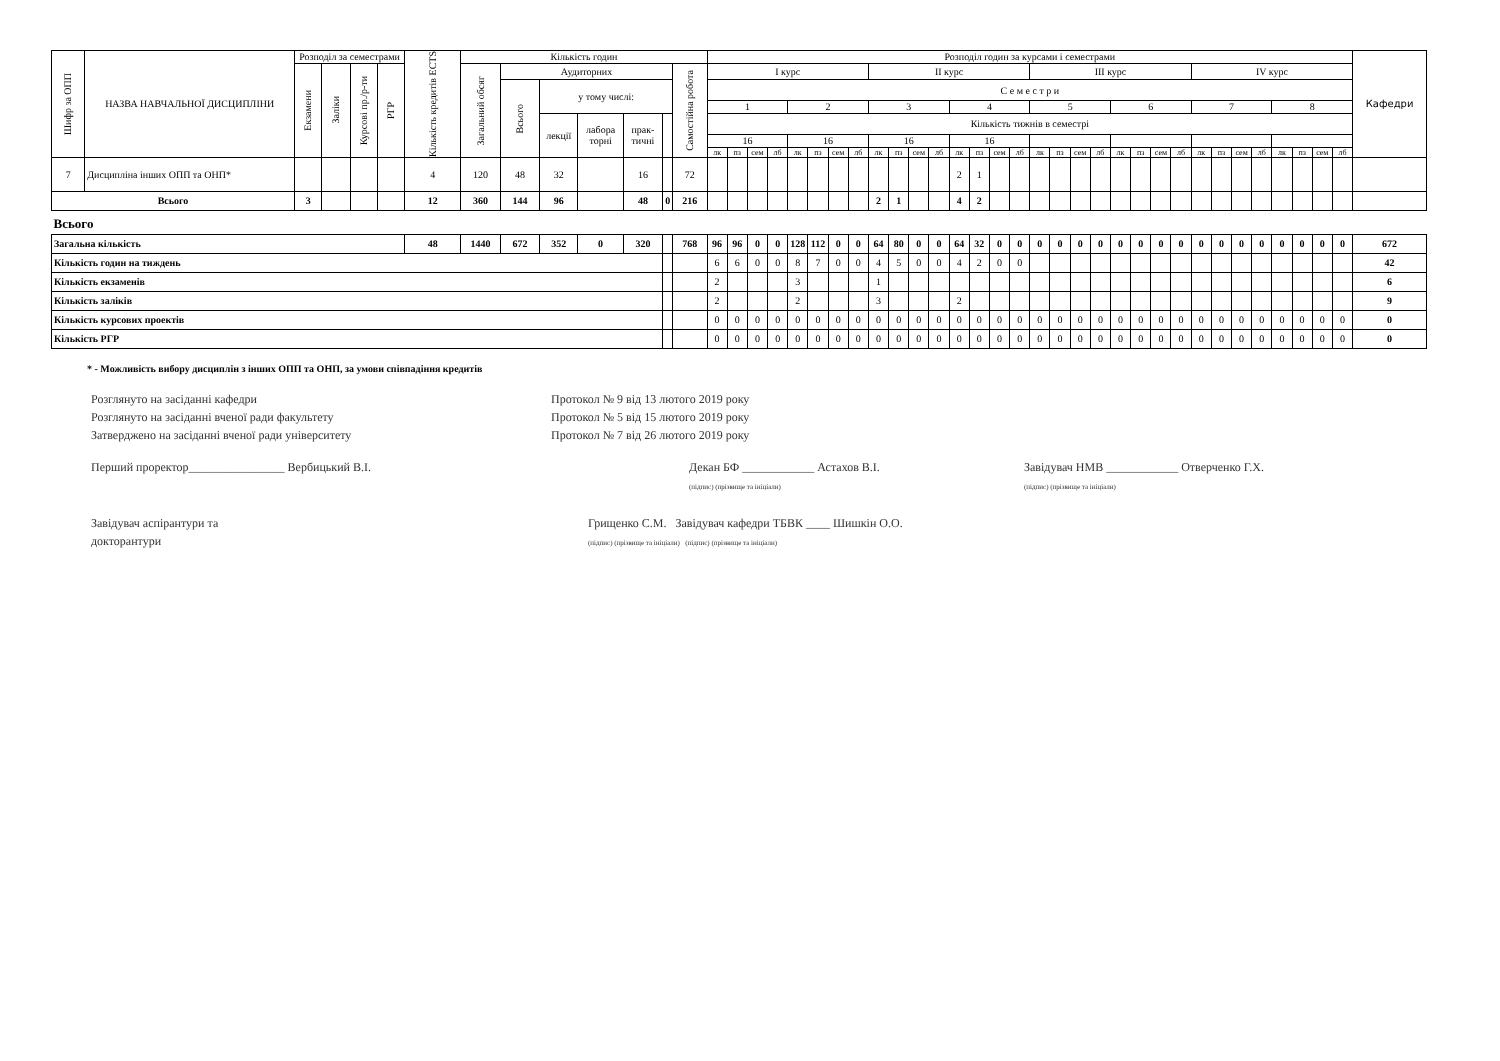| Шифр за ОПП | НАЗВА НАВЧАЛЬНОЇ ДИСЦИПЛІНИ | Розподіл за семестрами | | | | Кількість кредитів ECTS | Кількість годин | | | | | | | Розподіл годин за курсами і семестрами | | | | | | | | | | | | | | | | | | | | | | | | | | | | | | | | Кафедри |
| --- | --- | --- | --- | --- | --- | --- | --- | --- | --- | --- | --- | --- | --- | --- | --- | --- | --- | --- | --- | --- | --- | --- | --- | --- | --- | --- | --- | --- | --- | --- | --- | --- | --- | --- | --- | --- | --- | --- | --- | --- | --- | --- | --- | --- | --- | --- |
| | | Екзамени | Заліки | Курсові пр./р-ти | РГР | | Загальний обсяг | Аудиторних | | | | | Самостійна робота | I курс | | | | | | | | II курс | | | | | | | | III курс | | | | | | | | IV курс | | | | | | | | |
| | | | | | | | | Всього | у тому числі: | | | | | С е м е с т р и | | | | | | | | | | | | | | | | | | | | | | | | | | | | | | | | |
| | | | | | | | | | | | | | | 1 | | | | 2 | | | | 3 | | | | 4 | | | | 5 | | | | 6 | | | | 7 | | | | 8 | | | | |
| | | | | | | | | | лекції | лабора торні | прак-тичні | | | Кількість тижнів в семестрі | | | | | | | | | | | | | | | | | | | | | | | | | | | | | | | | |
| | | | | | | | | | | | | | | 16 | | | | 16 | | | | 16 | | | | 16 | | | | | | | | | | | | | | | | | | | | |
| | | | | | | | | | | | | | | лк | пз | сем | лб | лк | пз | сем | лб | лк | пз | сем | лб | лк | пз | сем | лб | лк | пз | сем | лб | лк | пз | сем | лб | лк | пз | сем | лб | лк | пз | сем | лб | |
| 7 | Дисципліна інших ОПП та ОНП* | | | | | 4 | 120 | 48 | 32 | | 16 | | 72 | | | | | | | | | | | | | 2 | 1 | | | | | | | | | | | | | | | | | | | |
| Всього | | 3 | | | | 12 | 360 | 144 | 96 | | 48 | 0 | 216 | | | | | | | | | 2 | 1 | | | 4 | 2 | | | | | | | | | | | | | | | | | | | |
| Всього | | | | | | | | | | | | | | | | | | | | | | | | | | | | | | | | | | | | | | | | | | | | | | |
| Загальна кількість | | | | | | 48 | 1440 | 672 | 352 | 0 | 320 | | 768 | 96 | 96 | 0 | 0 | 128 | 112 | 0 | 0 | 64 | 80 | 0 | 0 | 64 | 32 | 0 | 0 | 0 | 0 | 0 | 0 | 0 | 0 | 0 | 0 | 0 | 0 | 0 | 0 | 0 | 0 | 0 | 0 | 672 |
| Кількість годин на тиждень | | | | | | | | | | | | | | 6 | 6 | 0 | 0 | 8 | 7 | 0 | 0 | 4 | 5 | 0 | 0 | 4 | 2 | 0 | 0 | | | | | | | | | | | | | | | | | 42 |
| Кількість екзаменів | | | | | | | | | | | | | | 2 | | | | 3 | | | | 1 | | | | | | | | | | | | | | | | | | | | | | | | 6 |
| Кількість заліків | | | | | | | | | | | | | | 2 | | | | 2 | | | | 3 | | | | 2 | | | | | | | | | | | | | | | | | | | | 9 |
| Кількість курсових проектів | | | | | | | | | | | | | | 0 | 0 | 0 | 0 | 0 | 0 | 0 | 0 | 0 | 0 | 0 | 0 | 0 | 0 | 0 | 0 | 0 | 0 | 0 | 0 | 0 | 0 | 0 | 0 | 0 | 0 | 0 | 0 | 0 | 0 | 0 | 0 | 0 |
| Кількість РГР | | | | | | | | | | | | | | 0 | 0 | 0 | 0 | 0 | 0 | 0 | 0 | 0 | 0 | 0 | 0 | 0 | 0 | 0 | 0 | 0 | 0 | 0 | 0 | 0 | 0 | 0 | 0 | 0 | 0 | 0 | 0 | 0 | 0 | 0 | 0 | 0 |
* - Можливість вибору дисциплін з інших ОПП та ОНП, за умови співпадіння кредитів
Розглянуто на засіданні кафедри Протокол № 9 від 13 лютого 2019 року
Розглянуто на засіданні вченої ради факультету Протокол № 5 від 15 лютого 2019 року
Затверджено на засіданні вченої ради університету Протокол № 7 від 26 лютого 2019 року
Перший проректор________________ Вербицький В.І. Декан БФ ____________ Астахов В.І.
(підпис) (прізвище та ініціали) Завідувач НМВ ____________ Отверченко Г.Х.
(підпис) (прізвище та ініціали)
Завідувач аспірантури та
докторантури Грищенко С.М. Завідувач кафедри ТБВК ____ Шишкін О.О.
(підпис) (прізвище та ініціали) (підпис) (прізвище та ініціали)